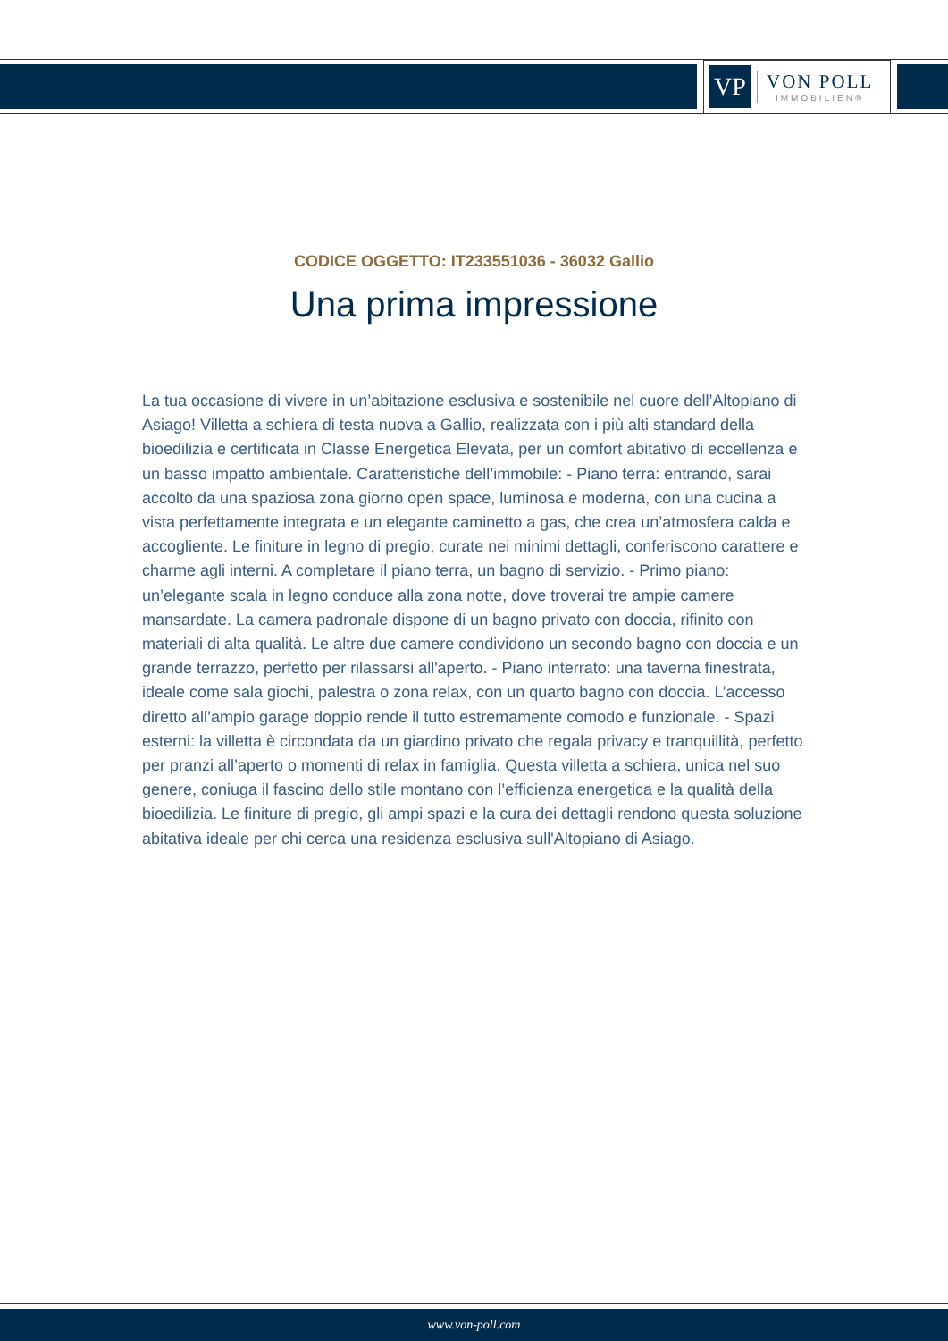VP
VON POLL
IMMOBILIEN®
CODICE OGGETTO: IT233551036 - 36032 Gallio
Una prima impressione
La tua occasione di vivere in un’abitazione esclusiva e sostenibile nel cuore dell’Altopiano di Asiago! Villetta a schiera di testa nuova a Gallio, realizzata con i più alti standard della bioedilizia e certificata in Classe Energetica Elevata, per un comfort abitativo di eccellenza e un basso impatto ambientale. Caratteristiche dell’immobile: - Piano terra: entrando, sarai accolto da una spaziosa zona giorno open space, luminosa e moderna, con una cucina a vista perfettamente integrata e un elegante caminetto a gas, che crea un’atmosfera calda e accogliente. Le finiture in legno di pregio, curate nei minimi dettagli, conferiscono carattere e charme agli interni. A completare il piano terra, un bagno di servizio. - Primo piano: un’elegante scala in legno conduce alla zona notte, dove troverai tre ampie camere mansardate. La camera padronale dispone di un bagno privato con doccia, rifinito con materiali di alta qualità. Le altre due camere condividono un secondo bagno con doccia e un grande terrazzo, perfetto per rilassarsi all'aperto. - Piano interrato: una taverna finestrata, ideale come sala giochi, palestra o zona relax, con un quarto bagno con doccia. L’accesso diretto all’ampio garage doppio rende il tutto estremamente comodo e funzionale. - Spazi esterni: la villetta è circondata da un giardino privato che regala privacy e tranquillità, perfetto per pranzi all’aperto o momenti di relax in famiglia. Questa villetta a schiera, unica nel suo genere, coniuga il fascino dello stile montano con l’efficienza energetica e la qualità della bioedilizia. Le finiture di pregio, gli ampi spazi e la cura dei dettagli rendono questa soluzione abitativa ideale per chi cerca una residenza esclusiva sull'Altopiano di Asiago.
www.von-poll.com